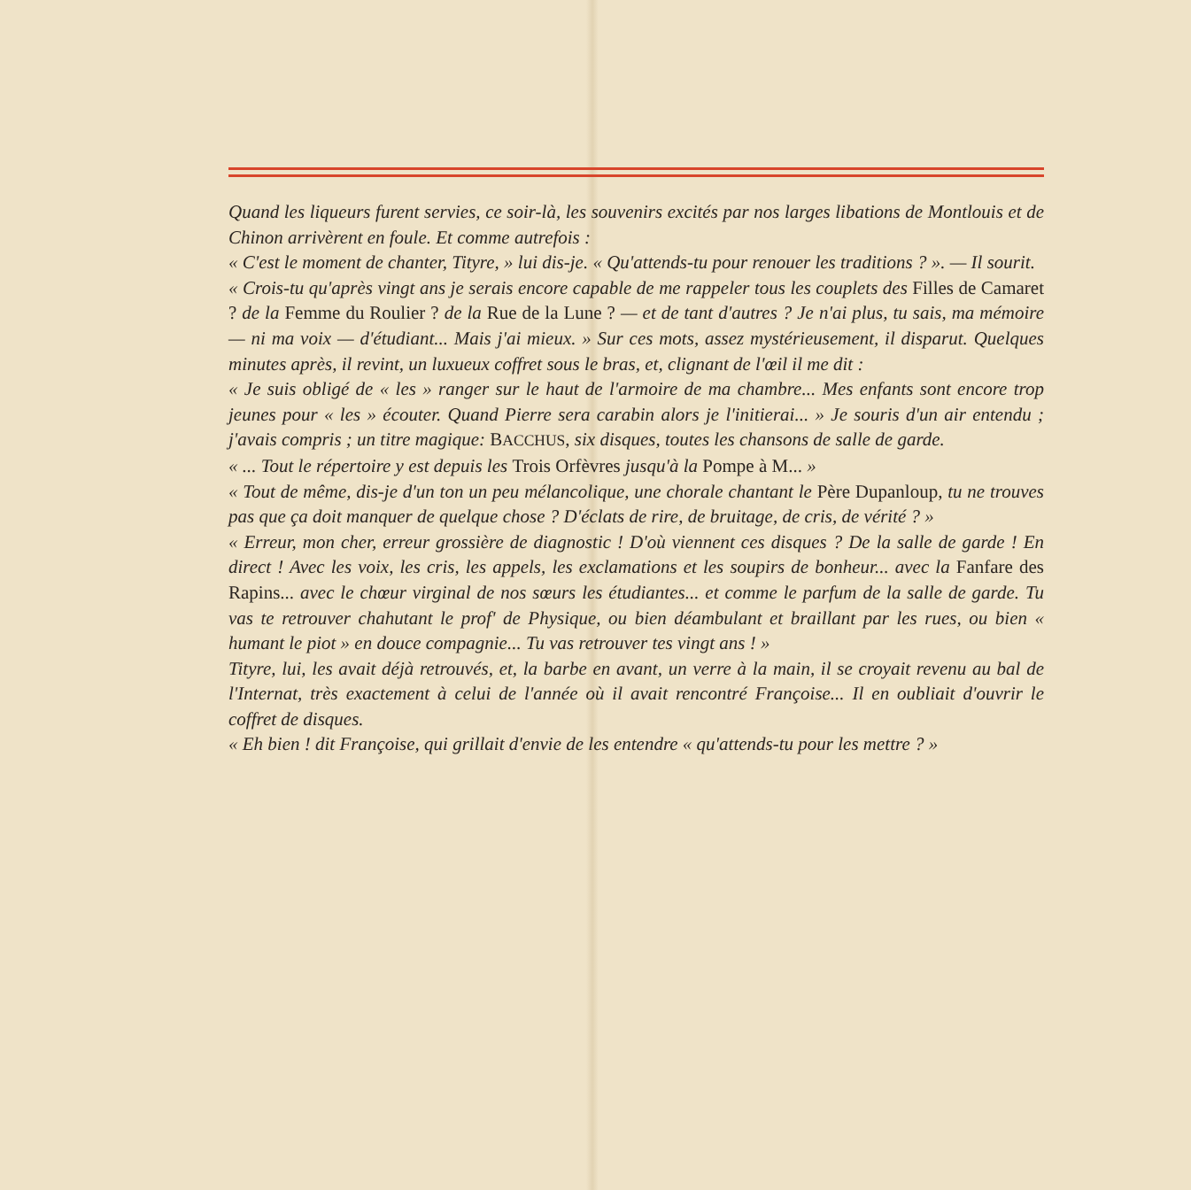Quand les liqueurs furent servies, ce soir-là, les souvenirs excités par nos larges libations de Montlouis et de Chinon arrivèrent en foule. Et comme autrefois :
« C'est le moment de chanter, Tityre, » lui dis-je. « Qu'attends-tu pour renouer les traditions ? ». — Il sourit.
« Crois-tu qu'après vingt ans je serais encore capable de me rappeler tous les couplets des Filles de Camaret ? de la Femme du Roulier ? de la Rue de la Lune ? — et de tant d'autres ? Je n'ai plus, tu sais, ma mémoire — ni ma voix — d'étudiant... Mais j'ai mieux. » Sur ces mots, assez mystérieusement, il disparut. Quelques minutes après, il revint, un luxueux coffret sous le bras, et, clignant de l'œil il me dit :
« Je suis obligé de « les » ranger sur le haut de l'armoire de ma chambre... Mes enfants sont encore trop jeunes pour « les » écouter. Quand Pierre sera carabin alors je l'initierai... » Je souris d'un air entendu ; j'avais compris ; un titre magique: BACCHUS, six disques, toutes les chansons de salle de garde.
« ... Tout le répertoire y est depuis les Trois Orfèvres jusqu'à la Pompe à M... »
« Tout de même, dis-je d'un ton un peu mélancolique, une chorale chantant le Père Dupanloup, tu ne trouves pas que ça doit manquer de quelque chose ? D'éclats de rire, de bruitage, de cris, de vérité ? »
« Erreur, mon cher, erreur grossière de diagnostic ! D'où viennent ces disques ? De la salle de garde ! En direct ! Avec les voix, les cris, les appels, les exclamations et les soupirs de bonheur... avec la Fanfare des Rapins... avec le chœur virginal de nos sœurs les étudiantes... et comme le parfum de la salle de garde. Tu vas te retrouver chahutant le prof' de Physique, ou bien déambulant et braillant par les rues, ou bien « humant le piot » en douce compagnie... Tu vas retrouver tes vingt ans ! »
Tityre, lui, les avait déjà retrouvés, et, la barbe en avant, un verre à la main, il se croyait revenu au bal de l'Internat, très exactement à celui de l'année où il avait rencontré Françoise... Il en oubliait d'ouvrir le coffret de disques.
« Eh bien ! dit Françoise, qui grillait d'envie de les entendre « qu'attends-tu pour les mettre ? »